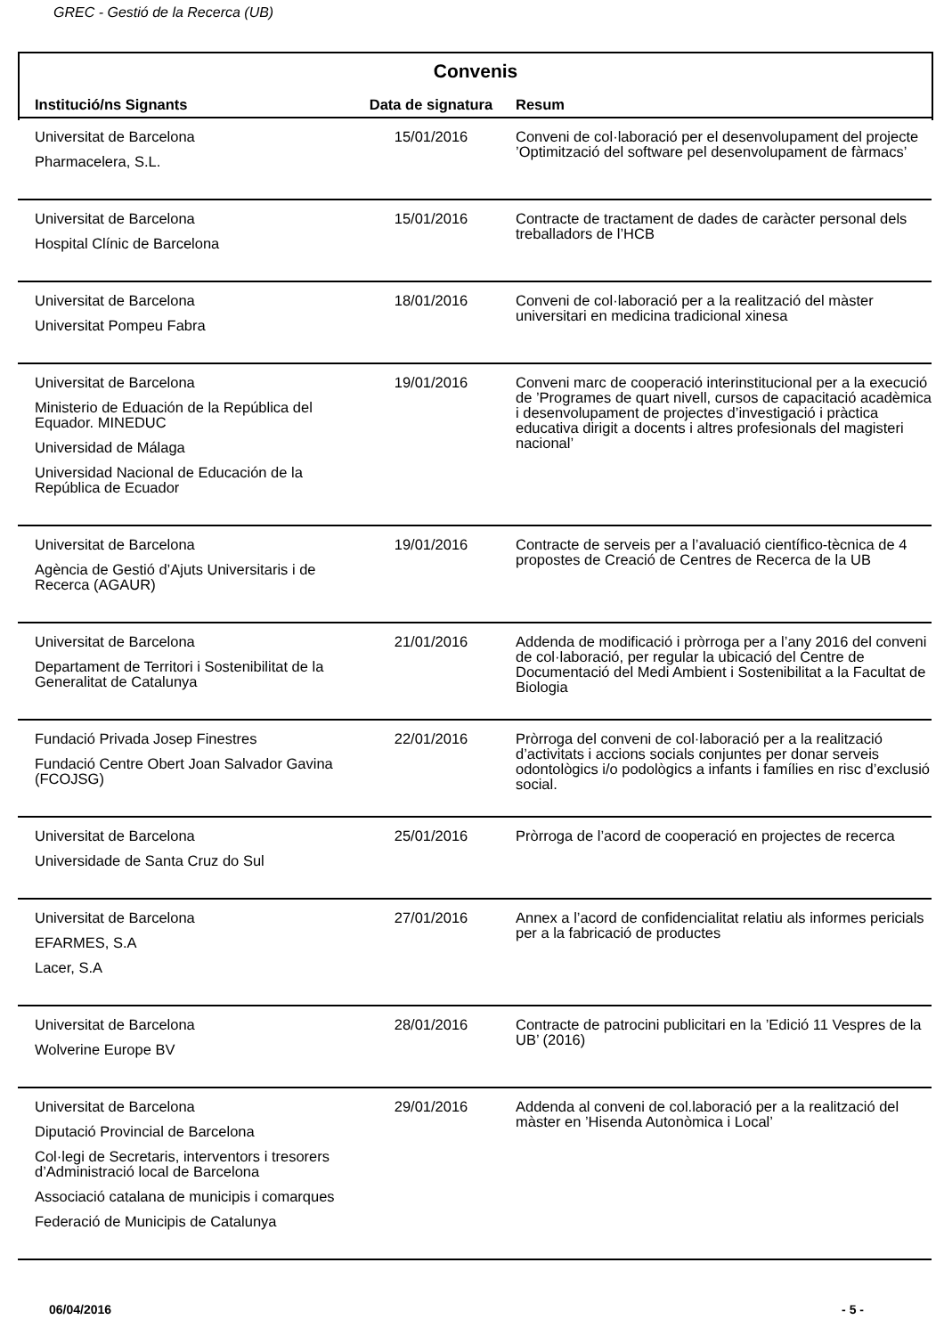GREC - Gestió de la Recerca (UB)
Convenis
| Institució/ns Signants | Data de signatura | Resum |
| --- | --- | --- |
| Universitat de Barcelona Pharmacelera, S.L. | 15/01/2016 | Conveni de col·laboració per el desenvolupament del projecte ’Optimització del software pel desenvolupament de fàrmacs’ |
| Universitat de Barcelona Hospital Clínic de Barcelona | 15/01/2016 | Contracte de tractament de dades de caràcter personal dels treballadors de l’HCB |
| Universitat de Barcelona Universitat Pompeu Fabra | 18/01/2016 | Conveni de col·laboració per a la realització del màster universitari en medicina tradicional xinesa |
| Universitat de Barcelona Ministerio de Eduación de la República del Equador. MINEDUC Universidad de Málaga Universidad Nacional de Educación de la República de Ecuador | 19/01/2016 | Conveni marc de cooperació interinstitucional per a la execució de ’Programes de quart nivell, cursos de capacitació acadèmica i desenvolupament de projectes d’investigació i pràctica educativa dirigit a docents i altres profesionals del magisteri nacional’ |
| Universitat de Barcelona Agència de Gestió d’Ajuts Universitaris i de Recerca (AGAUR) | 19/01/2016 | Contracte de serveis per a l’avaluació científico-tècnica de 4 propostes de Creació de Centres de Recerca de la UB |
| Universitat de Barcelona Departament de Territori i Sostenibilitat de la Generalitat de Catalunya | 21/01/2016 | Addenda de modificació i pròrroga per a l’any 2016 del conveni de col·laboració, per regular la ubicació del Centre de Documentació del Medi Ambient i Sostenibilitat a la Facultat de Biologia |
| Fundació Privada Josep Finestres Fundació Centre Obert Joan Salvador Gavina (FCOJSG) | 22/01/2016 | Pròrroga del conveni de col·laboració per a la realització d’activitats i accions socials conjuntes per donar serveis odontològics i/o podològics a infants i famílies en risc d’exclusió social. |
| Universitat de Barcelona Universidade de Santa Cruz do Sul | 25/01/2016 | Pròrroga de l’acord de cooperació en projectes de recerca |
| Universitat de Barcelona EFARMES, S.A Lacer, S.A | 27/01/2016 | Annex a l’acord de confidencialitat relatiu als informes pericials per a la fabricació de productes |
| Universitat de Barcelona Wolverine Europe BV | 28/01/2016 | Contracte de patrocini publicitari en la ’Edició 11 Vespres de la UB’ (2016) |
| Universitat de Barcelona Diputació Provincial de Barcelona Col·legi de Secretaris, interventors i tresorers d’Administració local de Barcelona Associació catalana de municipis i comarques Federació de Municipis de Catalunya | 29/01/2016 | Addenda al conveni de col.laboració per a la realització del màster en ’Hisenda Autonòmica i Local’ |
06/04/2016 - 5 -